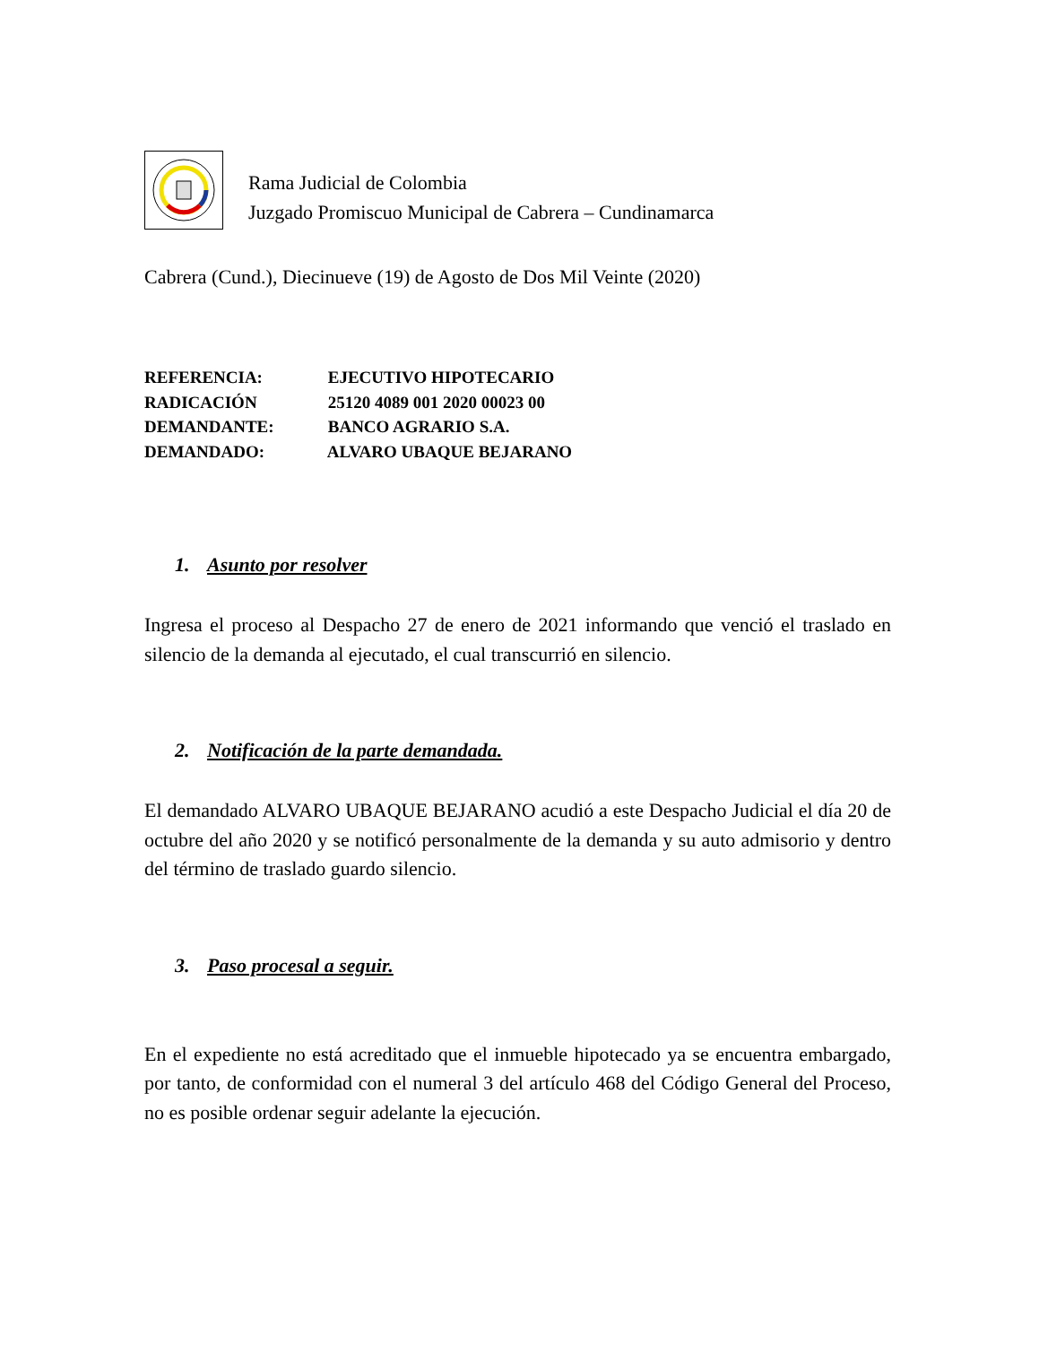Rama Judicial de Colombia
Juzgado Promiscuo Municipal de Cabrera – Cundinamarca
Cabrera (Cund.), Diecinueve (19) de Agosto de Dos Mil Veinte (2020)
REFERENCIA: EJECUTIVO HIPOTECARIO
RADICACIÓN 25120 4089 001 2020 00023 00
DEMANDANTE: BANCO AGRARIO S.A.
DEMANDADO: ALVARO UBAQUE BEJARANO
1. Asunto por resolver
Ingresa el proceso al Despacho 27 de enero de 2021 informando que venció el traslado en silencio de la demanda al ejecutado, el cual transcurrió en silencio.
2. Notificación de la parte demandada.
El demandado ALVARO UBAQUE BEJARANO acudió a este Despacho Judicial el día 20 de octubre del año 2020 y se notificó personalmente de la demanda y su auto admisorio y dentro del término de traslado guardo silencio.
3. Paso procesal a seguir.
En el expediente no está acreditado que el inmueble hipotecado ya se encuentra embargado, por tanto, de conformidad con el numeral 3 del artículo 468 del Código General del Proceso, no es posible ordenar seguir adelante la ejecución.